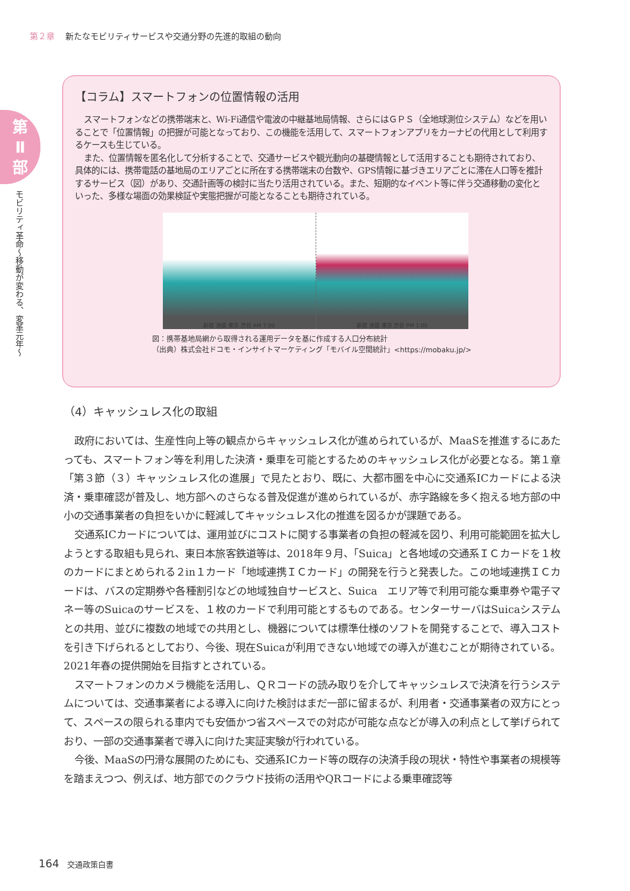第２章 新たなモビリティサービスや交通分野の先進的取組の動向
第
Ⅱ
部
モビリティ革命〜移動が変わる、変革元年〜
【コラム】スマートフォンの位置情報の活用
スマートフォンなどの携帯端末と、Wi-Fi通信や電波の中継基地局情報、さらにはＧＰＳ（全地球測位システム）などを用いることで「位置情報」の把握が可能となっており、この機能を活用して、スマートフォンアプリをカーナビの代用として利用するケースも生じている。
また、位置情報を匿名化して分析することで、交通サービスや観光動向の基礎情報として活用することも期待されており、具体的には、携帯電話の基地局のエリアごとに所在する携帯端末の台数や、GPS情報に基づきエリアごとに滞在人口等を推計するサービス（図）があり、交通計画等の検討に当たり活用されている。また、短期的なイベント等に伴う交通移動の変化といった、多様な場面の効果検証や実態把握が可能となることも期待されている。
新宿 池袋 東京 渋谷 AM 7:00 新宿 池袋 東京 渋谷 PM 1:00
図：携帯基地局網から取得される運用データを基に作成する人口分布統計
（出典）株式会社ドコモ・インサイトマーケティング「モバイル空間統計」<https://mobaku.jp/>
（4）キャッシュレス化の取組
政府においては、生産性向上等の観点からキャッシュレス化が進められているが、MaaSを推進するにあたっても、スマートフォン等を利用した決済・乗車を可能とするためのキャッシュレス化が必要となる。第１章「第３節（３）キャッシュレス化の進展」で見たとおり、既に、大都市圏を中心に交通系ICカードによる決済・乗車確認が普及し、地方部へのさらなる普及促進が進められているが、赤字路線を多く抱える地方部の中小の交通事業者の負担をいかに軽減してキャッシュレス化の推進を図るかが課題である。
交通系ICカードについては、運用並びにコストに関する事業者の負担の軽減を図り、利用可能範囲を拡大しようとする取組も見られ、東日本旅客鉄道等は、2018年９月、「Suica」と各地域の交通系ＩＣカードを１枚のカードにまとめられる２in１カード「地域連携ＩＣカード」の開発を行うと発表した。この地域連携ＩＣカードは、バスの定期券や各種割引などの地域独自サービスと、Suica　エリア等で利用可能な乗車券や電子マネー等のSuicaのサービスを、１枚のカードで利用可能とするものである。センターサーバはSuicaシステムとの共用、並びに複数の地域での共用とし、機器については標準仕様のソフトを開発することで、導入コストを引き下げられるとしており、今後、現在Suicaが利用できない地域での導入が進むことが期待されている。2021年春の提供開始を目指すとされている。
スマートフォンのカメラ機能を活用し、ＱＲコードの読み取りを介してキャッシュレスで決済を行うシステムについては、交通事業者による導入に向けた検討はまだ一部に留まるが、利用者・交通事業者の双方にとって、スペースの限られる車内でも安価かつ省スペースでの対応が可能な点などが導入の利点として挙げられており、一部の交通事業者で導入に向けた実証実験が行われている。
今後、MaaSの円滑な展開のためにも、交通系ICカード等の既存の決済手段の現状・特性や事業者の規模等を踏まえつつ、例えば、地方部でのクラウド技術の活用やQRコードによる乗車確認等
164 交通政策白書